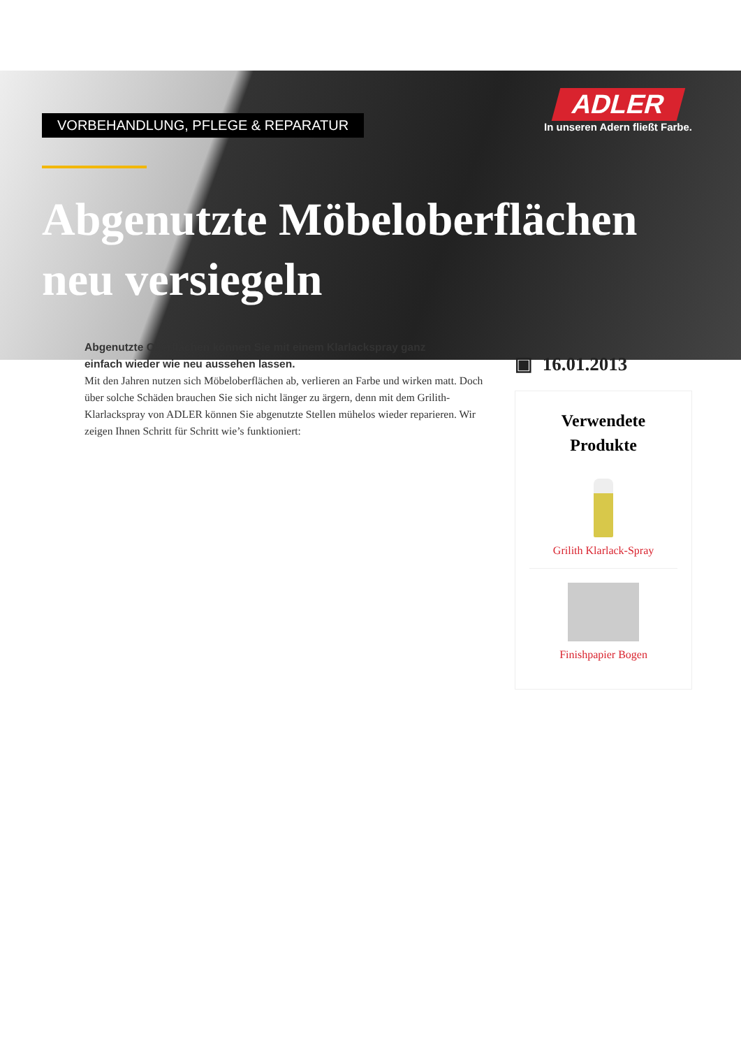ADLER
In unseren Adern fließt Farbe.
VORBEHANDLUNG, PFLEGE & REPARATUR
Abgenutzte Möbeloberflächen neu versiegeln
Abgenutzte Oberflächen können Sie mit einem Klarlackspray ganz einfach wieder wie neu aussehen lassen.
Mit den Jahren nutzen sich Möbeloberflächen ab, verlieren an Farbe und wirken matt. Doch über solche Schäden brauchen Sie sich nicht länger zu ärgern, denn mit dem Grilith-Klarlackspray von ADLER können Sie abgenutzte Stellen mühelos wieder reparieren. Wir zeigen Ihnen Schritt für Schritt wie’s funktioniert:
▣ 16.01.2013
Verwendete Produkte
Grilith Klarlack-Spray
Finishpapier Bogen